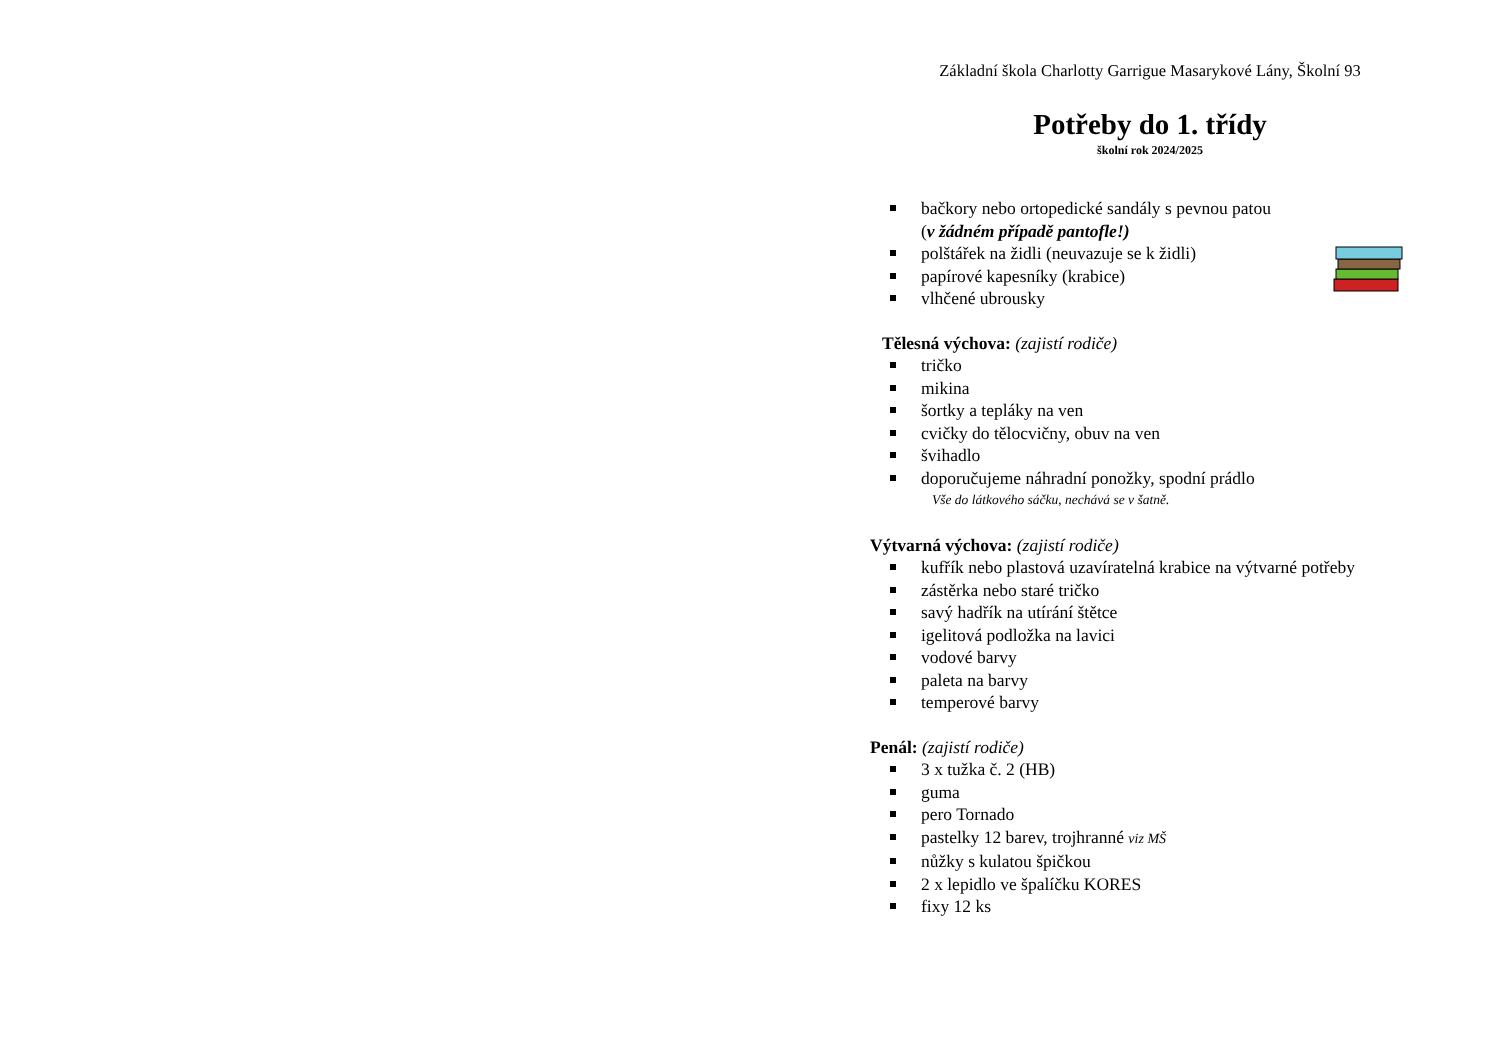Základní škola Charlotty Garrigue Masarykové Lány, Školní 93
Potřeby do 1. třídy
školní rok 2024/2025
bačkory nebo ortopedické sandály s pevnou patou
(v žádném případě pantofle!)
polštářek na židli (neuvazuje se k židli)
papírové kapesníky (krabice)
vlhčené ubrousky
Tělesná výchova: (zajistí rodiče)
tričko
mikina
šortky a tepláky na ven
cvičky do tělocvičny, obuv na ven
švihadlo
doporučujeme náhradní ponožky, spodní prádlo
Vše do látkového sáčku, nechává se v šatně.
Výtvarná výchova: (zajistí rodiče)
kufřík nebo plastová uzavíratelná krabice na výtvarné potřeby
zástěrka nebo staré tričko
savý hadřík na utírání štětce
igelitová podložka na lavici
vodové barvy
paleta na barvy
temperové barvy
Penál: (zajistí rodiče)
3 x tužka č. 2 (HB)
guma
pero Tornado
pastelky 12 barev, trojhranné viz MŠ
nůžky s kulatou špičkou
2 x lepidlo ve špalíčku KORES
fixy 12 ks